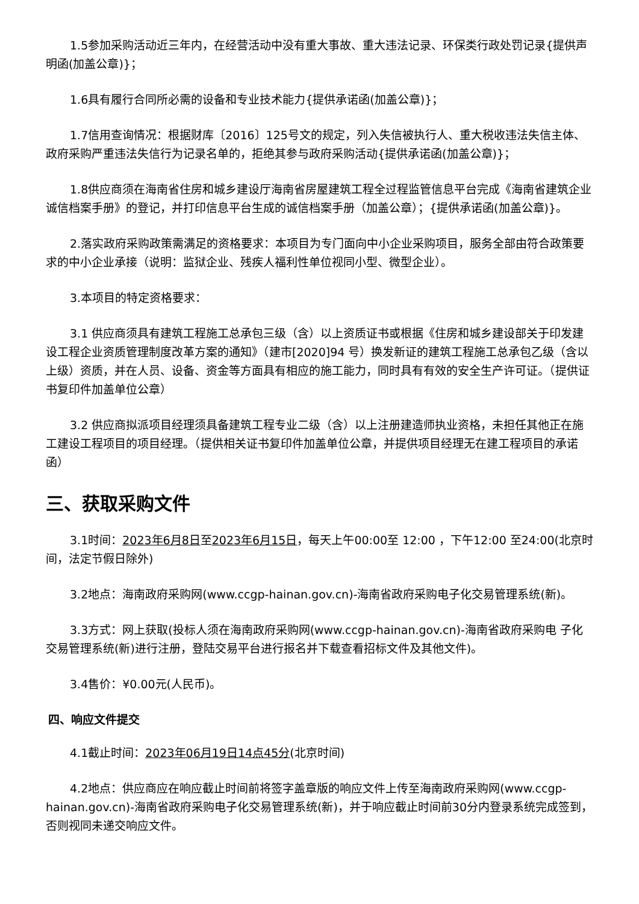1.5参加采购活动近三年内，在经营活动中没有重大事故、重大违法记录、环保类行政处罚记录{提供声明函(加盖公章)}；
1.6具有履行合同所必需的设备和专业技术能力{提供承诺函(加盖公章)}；
1.7信用查询情况：根据财库〔2016〕125号文的规定，列入失信被执行人、重大税收违法失信主体、政府采购严重违法失信行为记录名单的，拒绝其参与政府采购活动{提供承诺函(加盖公章)}；
1.8供应商须在海南省住房和城乡建设厅海南省房屋建筑工程全过程监管信息平台完成《海南省建筑企业诚信档案手册》的登记，并打印信息平台生成的诚信档案手册（加盖公章）；{提供承诺函(加盖公章)}。
2.落实政府采购政策需满足的资格要求：本项目为专门面向中小企业采购项目，服务全部由符合政策要求的中小企业承接（说明：监狱企业、残疾人福利性单位视同小型、微型企业）。
3.本项目的特定资格要求：
3.1 供应商须具有建筑工程施工总承包三级（含）以上资质证书或根据《住房和城乡建设部关于印发建设工程企业资质管理制度改革方案的通知》（建市[2020]94 号）换发新证的建筑工程施工总承包乙级（含以上级）资质，并在人员、设备、资金等方面具有相应的施工能力，同时具有有效的安全生产许可证。（提供证书复印件加盖单位公章）
3.2 供应商拟派项目经理须具备建筑工程专业二级（含）以上注册建造师执业资格，未担任其他正在施工建设工程项目的项目经理。（提供相关证书复印件加盖单位公章，并提供项目经理无在建工程项目的承诺函）
三、获取采购文件
3.1时间：2023年6月8日至2023年6月15日，每天上午00:00至 12:00 ，下午12:00 至24:00(北京时间，法定节假日除外)
3.2地点：海南政府采购网(www.ccgp-hainan.gov.cn)-海南省政府采购电子化交易管理系统(新)。
3.3方式：网上获取(投标人须在海南政府采购网(www.ccgp-hainan.gov.cn)-海南省政府采购电 子化交易管理系统(新)进行注册，登陆交易平台进行报名并下载查看招标文件及其他文件)。
3.4售价：¥0.00元(人民币)。
四、响应文件提交
4.1截止时间：2023年06月19日14点45分(北京时间)
4.2地点：供应商应在响应截止时间前将签字盖章版的响应文件上传至海南政府采购网(www.ccgp-hainan.gov.cn)-海南省政府采购电子化交易管理系统(新)，并于响应截止时间前30分内登录系统完成签到，否则视同未递交响应文件。